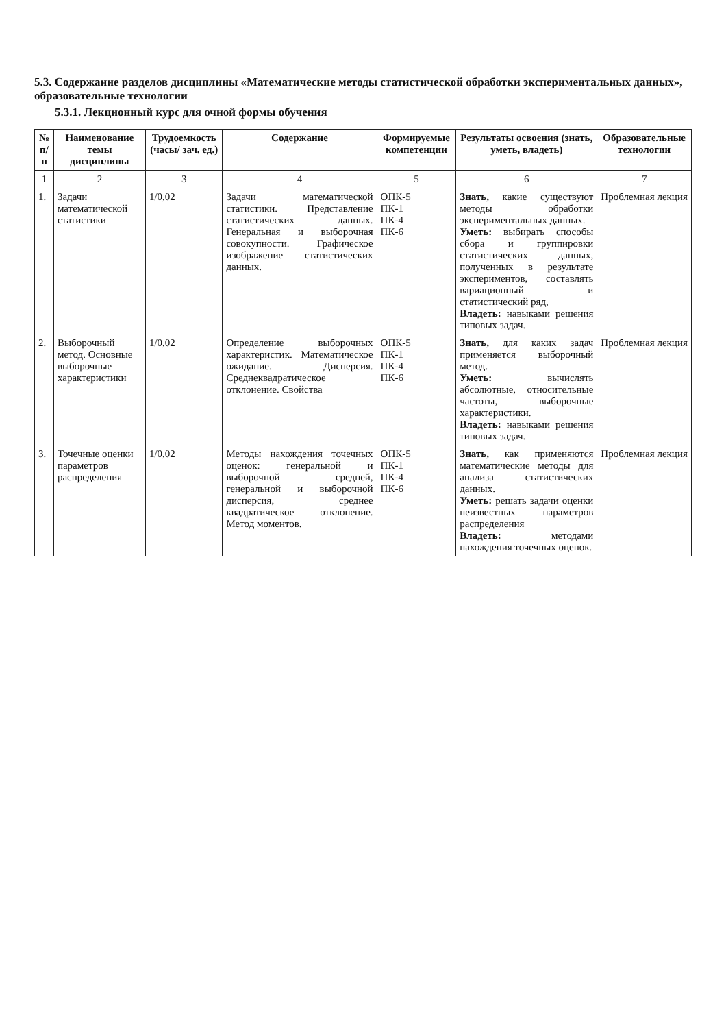5.3. Содержание разделов дисциплины «Математические методы статистической обработки экспериментальных данных», образовательные технологии
5.3.1. Лекционный курс для очной формы обучения
| № п/п | Наименование темы дисциплины | Трудоемкость (часы/ зач. ед.) | Содержание | Формируемые компетенции | Результаты освоения (знать, уметь, владеть) | Образовательные технологии |
| --- | --- | --- | --- | --- | --- | --- |
| 1 | 2 | 3 | 4 | 5 | 6 | 7 |
| 1. | Задачи математической статистики | 1/0,02 | Задачи математической статистики. Представление статистических данных. Генеральная и выборочная совокупности. Графическое изображение статистических данных. | ОПК-5 ПК-1 ПК-4 ПК-6 | Знать, какие существуют методы обработки экспериментальных данных. Уметь: выбирать способы сбора и группировки статистических данных, полученных в результате экспериментов, составлять вариационный и статистический ряд, Владеть: навыками решения типовых задач. | Проблемная лекция |
| 2. | Выборочный метод. Основные выборочные характеристики | 1/0,02 | Определение выборочных характеристик. Математическое ожидание. Дисперсия. Среднеквадратическое отклонение. Свойства | ОПК-5 ПК-1 ПК-4 ПК-6 | Знать, для каких задач применяется выборочный метод. Уметь: вычислять абсолютные, относительные частоты, выборочные характеристики. Владеть: навыками решения типовых задач. | Проблемная лекция |
| 3. | Точечные оценки параметров распределения | 1/0,02 | Методы нахождения точечных оценок: генеральной и выборочной средней, генеральной и выборочной дисперсия, среднее квадратическое отклонение. Метод моментов. | ОПК-5 ПК-1 ПК-4 ПК-6 | Знать, как применяются математические методы для анализа статистических данных. Уметь: решать задачи оценки неизвестных параметров распределения Владеть: методами нахождения точечных оценок. | Проблемная лекция |